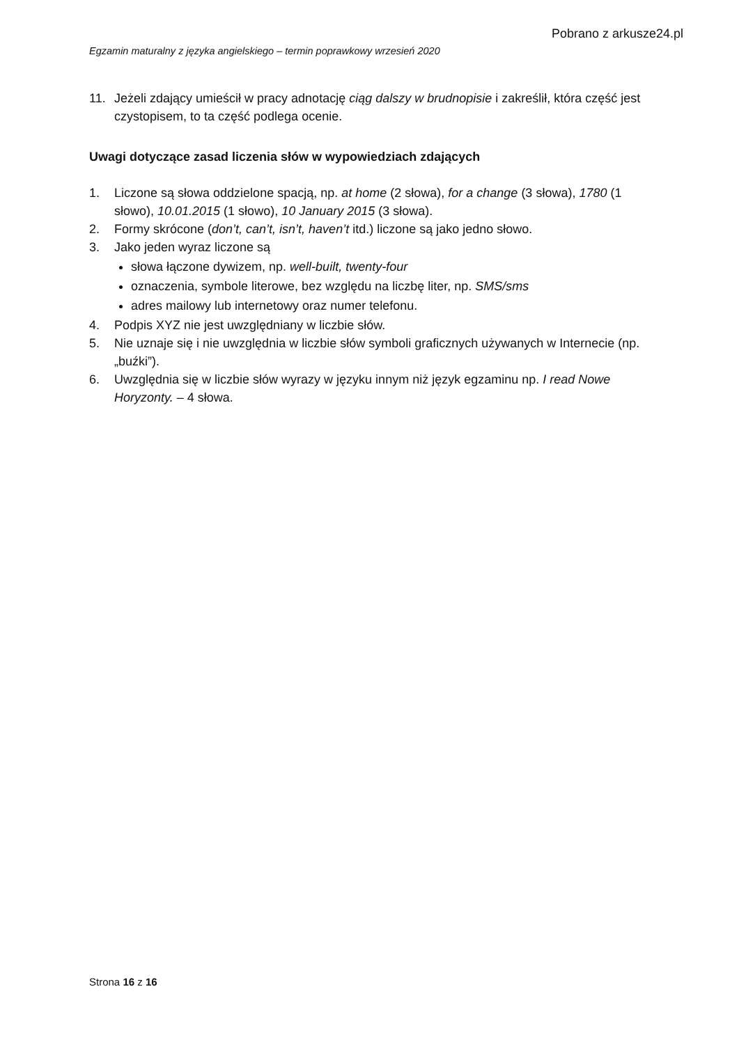Pobrano z arkusze24.pl
Egzamin maturalny z języka angielskiego – termin poprawkowy wrzesień 2020
11. Jeżeli zdający umieścił w pracy adnotację ciąg dalszy w brudnopisie i zakreślił, która część jest czystopisem, to ta część podlega ocenie.
Uwagi dotyczące zasad liczenia słów w wypowiedziach zdających
1. Liczone są słowa oddzielone spacją, np. at home (2 słowa), for a change (3 słowa), 1780 (1 słowo), 10.01.2015 (1 słowo), 10 January 2015 (3 słowa).
2. Formy skrócone (don’t, can’t, isn’t, haven’t itd.) liczone są jako jedno słowo.
3. Jako jeden wyraz liczone są
słowa łączone dywizem, np. well-built, twenty-four
oznaczenia, symbole literowe, bez względu na liczbę liter, np. SMS/sms
adres mailowy lub internetowy oraz numer telefonu.
4. Podpis XYZ nie jest uwzględniany w liczbie słów.
5. Nie uznaje się i nie uwzględnia w liczbie słów symboli graficznych używanych w Internecie (np. „buźki”).
6. Uwzględnia się w liczbie słów wyrazy w języku innym niż język egzaminu np. I read Nowe Horyzonty. – 4 słowa.
Strona 16 z 16